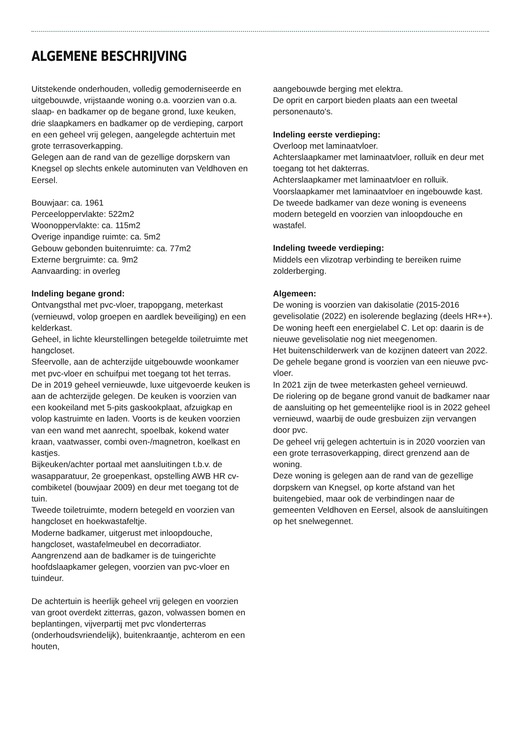ALGEMENE BESCHRIJVING
Uitstekende onderhouden, volledig gemoderniseerde en uitgebouwde, vrijstaande woning o.a. voorzien van o.a. slaap- en badkamer op de begane grond, luxe keuken, drie slaapkamers en badkamer op de verdieping, carport en een geheel vrij gelegen, aangelegde achtertuin met grote terrasoverkapping.
Gelegen aan de rand van de gezellige dorpskern van Knegsel op slechts enkele autominuten van Veldhoven en Eersel.
Bouwjaar: ca. 1961
Perceeloppervlakte: 522m2
Woonoppervlakte: ca. 115m2
Overige inpandige ruimte: ca. 5m2
Gebouw gebonden buitenruimte: ca. 77m2
Externe bergruimte: ca. 9m2
Aanvaarding: in overleg
Indeling begane grond:
Ontvangsthal met pvc-vloer, trapopgang, meterkast (vernieuwd, volop groepen en aardlek beveiliging) en een kelderkast.
Geheel, in lichte kleurstellingen betegelde toiletruimte met hangcloset.
Sfeervolle, aan de achterzijde uitgebouwde woonkamer met pvc-vloer en schuifpui met toegang tot het terras.
De in 2019 geheel vernieuwde, luxe uitgevoerde keuken is aan de achterzijde gelegen. De keuken is voorzien van een kookeiland met 5-pits gaskookplaat, afzuigkap en volop kastruimte en laden. Voorts is de keuken voorzien van een wand met aanrecht, spoelbak, kokend water kraan, vaatwasser, combi oven-/magnetron, koelkast en kastjes.
Bijkeuken/achter portaal met aansluitingen t.b.v. de wasapparatuur, 2e groepenkast, opstelling AWB HR cv-combiketel (bouwjaar 2009) en deur met toegang tot de tuin.
Tweede toiletruimte, modern betegeld en voorzien van hangcloset en hoekwastafeltje.
Moderne badkamer, uitgerust met inloopdouche, hangcloset, wastafelmeubel en decorradiator.
Aangrenzend aan de badkamer is de tuingerichte hoofdslaapkamer gelegen, voorzien van pvc-vloer en tuindeur.
De achtertuin is heerlijk geheel vrij gelegen en voorzien van groot overdekt zitterras, gazon, volwassen bomen en beplantingen, vijverpartij met pvc vlonderterras (onderhoudsvriendelijk), buitenkraantje, achterom en een houten,
aangebouwde berging met elektra.
De oprit en carport bieden plaats aan een tweetal personenauto's.
Indeling eerste verdieping:
Overloop met laminaatvloer.
Achterslaapkamer met laminaatvloer, rolluik en deur met toegang tot het dakterras.
Achterslaapkamer met laminaatvloer en rolluik.
Voorslaapkamer met laminaatvloer en ingebouwde kast.
De tweede badkamer van deze woning is eveneens modern betegeld en voorzien van inloopdouche en wastafel.
Indeling tweede verdieping:
Middels een vlizotrap verbinding te bereiken ruime zolderberging.
Algemeen:
De woning is voorzien van dakisolatie (2015-2016 gevelisolatie (2022) en isolerende beglazing (deels HR++).
De woning heeft een energielabel C. Let op: daarin is de nieuwe gevelisolatie nog niet meegenomen.
Het buitenschilderwerk van de kozijnen dateert van 2022.
De gehele begane grond is voorzien van een nieuwe pvc-vloer.
In 2021 zijn de twee meterkasten geheel vernieuwd.
De riolering op de begane grond vanuit de badkamer naar de aansluiting op het gemeentelijke riool is in 2022 geheel vernieuwd, waarbij de oude gresbuizen zijn vervangen door pvc.
De geheel vrij gelegen achtertuin is in 2020 voorzien van een grote terrasoverkapping, direct grenzend aan de woning.
Deze woning is gelegen aan de rand van de gezellige dorpskern van Knegsel, op korte afstand van het buitengebied, maar ook de verbindingen naar de gemeenten Veldhoven en Eersel, alsook de aansluitingen op het snelwegennet.